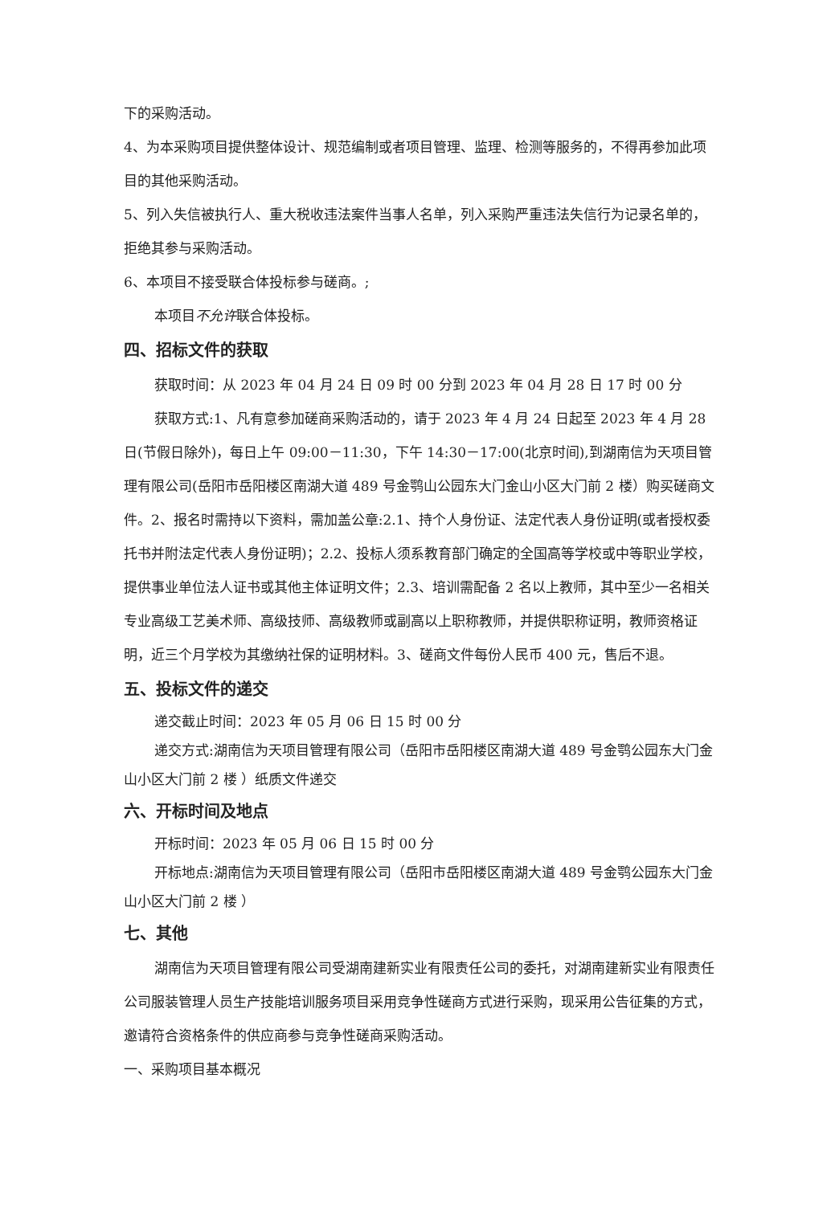下的采购活动。
4、为本采购项目提供整体设计、规范编制或者项目管理、监理、检测等服务的，不得再参加此项目的其他采购活动。
5、列入失信被执行人、重大税收违法案件当事人名单，列入采购严重违法失信行为记录名单的，拒绝其参与采购活动。
6、本项目不接受联合体投标参与磋商。;
本项目不允许联合体投标。
四、招标文件的获取
获取时间：从 2023 年 04 月 24 日 09 时 00 分到 2023 年 04 月 28 日 17 时 00 分
获取方式:1、凡有意参加磋商采购活动的，请于 2023 年 4 月 24 日起至 2023 年 4 月 28 日(节假日除外)，每日上午 09:00－11:30，下午 14:30－17:00(北京时间),到湖南信为天项目管理有限公司(岳阳市岳阳楼区南湖大道 489 号金鹗山公园东大门金山小区大门前 2 楼）购买磋商文件。2、报名时需持以下资料，需加盖公章:2.1、持个人身份证、法定代表人身份证明(或者授权委托书并附法定代表人身份证明)；2.2、投标人须系教育部门确定的全国高等学校或中等职业学校，提供事业单位法人证书或其他主体证明文件；2.3、培训需配备 2 名以上教师，其中至少一名相关专业高级工艺美术师、高级技师、高级教师或副高以上职称教师，并提供职称证明，教师资格证明，近三个月学校为其缴纳社保的证明材料。3、磋商文件每份人民币 400 元，售后不退。
五、投标文件的递交
递交截止时间：2023 年 05 月 06 日 15 时 00 分
递交方式:湖南信为天项目管理有限公司（岳阳市岳阳楼区南湖大道 489 号金鹗公园东大门金山小区大门前 2 楼 ）纸质文件递交
六、开标时间及地点
开标时间：2023 年 05 月 06 日 15 时 00 分
开标地点:湖南信为天项目管理有限公司（岳阳市岳阳楼区南湖大道 489 号金鹗公园东大门金山小区大门前 2 楼 ）
七、其他
湖南信为天项目管理有限公司受湖南建新实业有限责任公司的委托，对湖南建新实业有限责任公司服装管理人员生产技能培训服务项目采用竞争性磋商方式进行采购，现采用公告征集的方式，邀请符合资格条件的供应商参与竞争性磋商采购活动。
一、采购项目基本概况